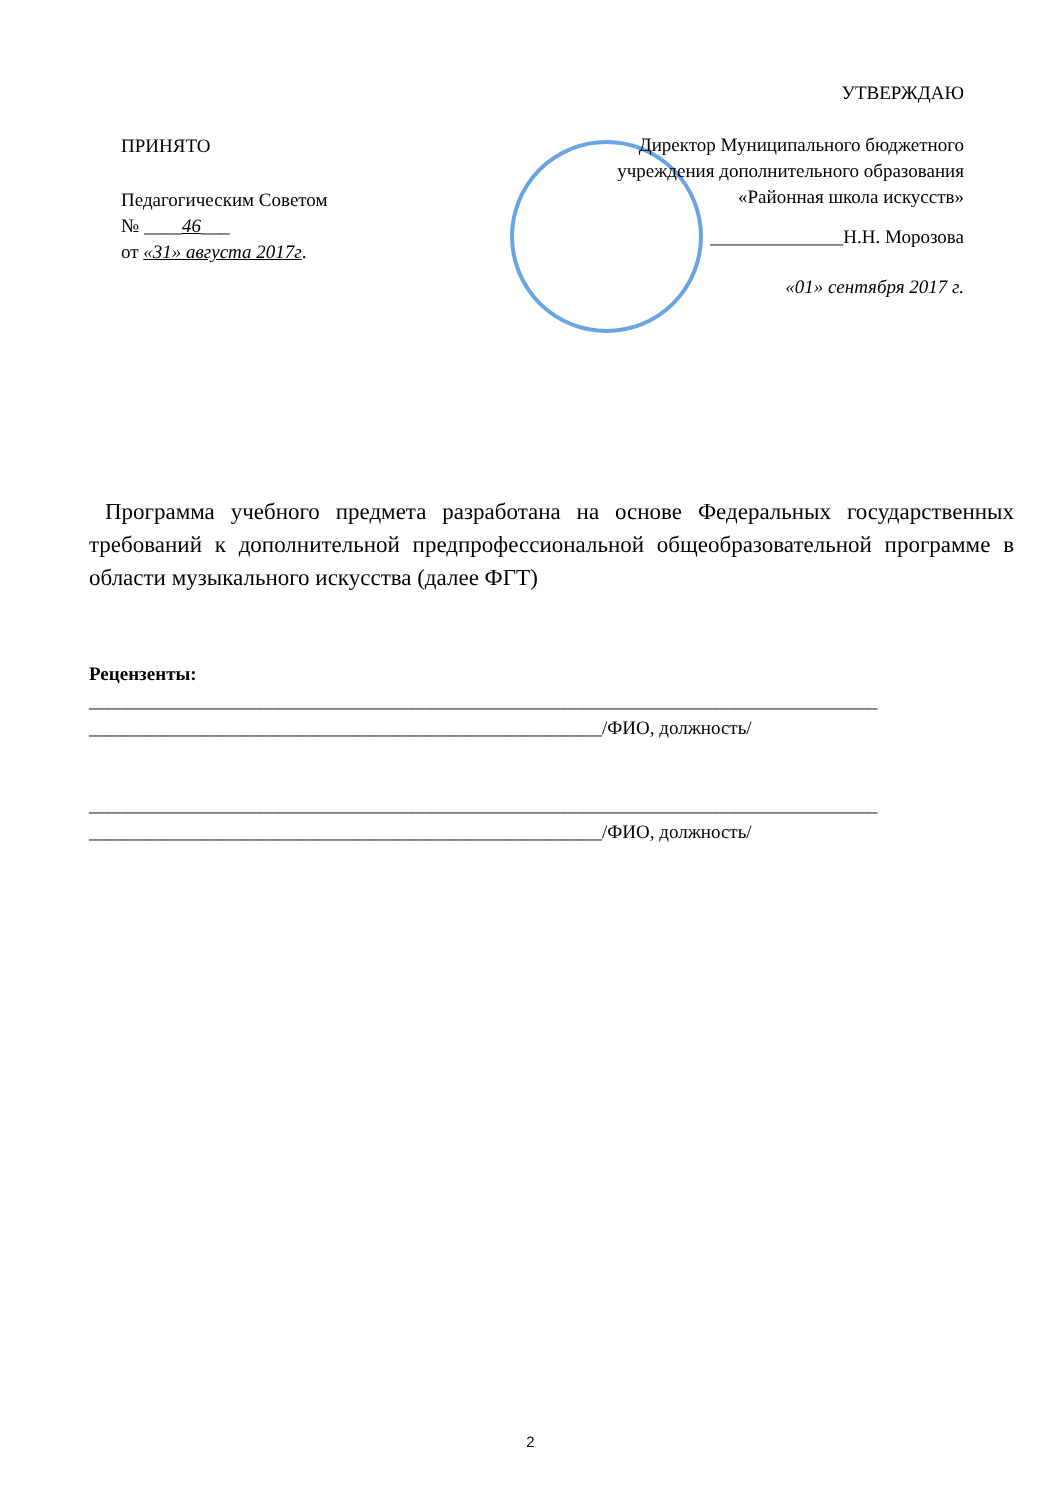УТВЕРЖДАЮ
Директор Муниципального бюджетного учреждения дополнительного образования «Районная школа искусств»
______________Н.Н. Морозова
«01» сентября 2017 г.
ПРИНЯТО
Педагогическим Советом
№ ____46___
от «31» августа 2017г.
Программа учебного предмета разработана на основе Федеральных государственных требований к дополнительной предпрофессиональной общеобразовательной программе в области музыкального искусства (далее ФГТ)
Рецензенты:
___________________________________________________________________________________
______________________________________________________/ФИО, должность/
___________________________________________________________________________________
______________________________________________________/ФИО, должность/
2